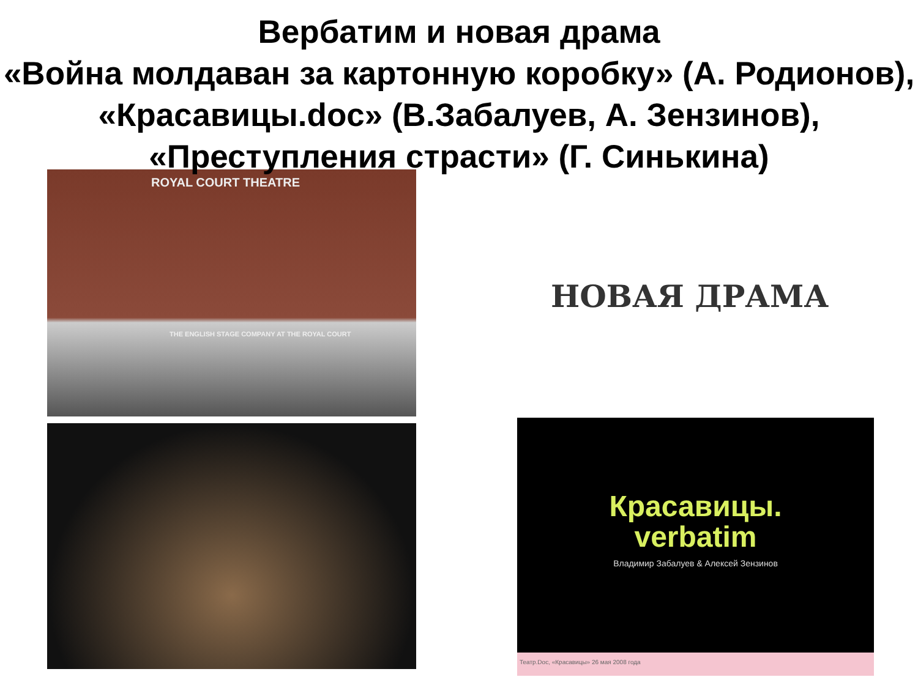Вербатим и новая драма
«Война молдаван за картонную коробку» (А. Родионов), «Красавицы.doc» (В.Забалуев, А. Зензинов), «Преступления страсти» (Г. Синькина)
ROYAL COURT THEATRE
THE ENGLISH STAGE COMPANY AT THE ROYAL COURT
НОВАЯ ДРАМА
Красавицы.
verbatim
Владимир Забалуев & Алексей Зензинов
Театр.Doc, «Красавицы» 26 мая 2008 года